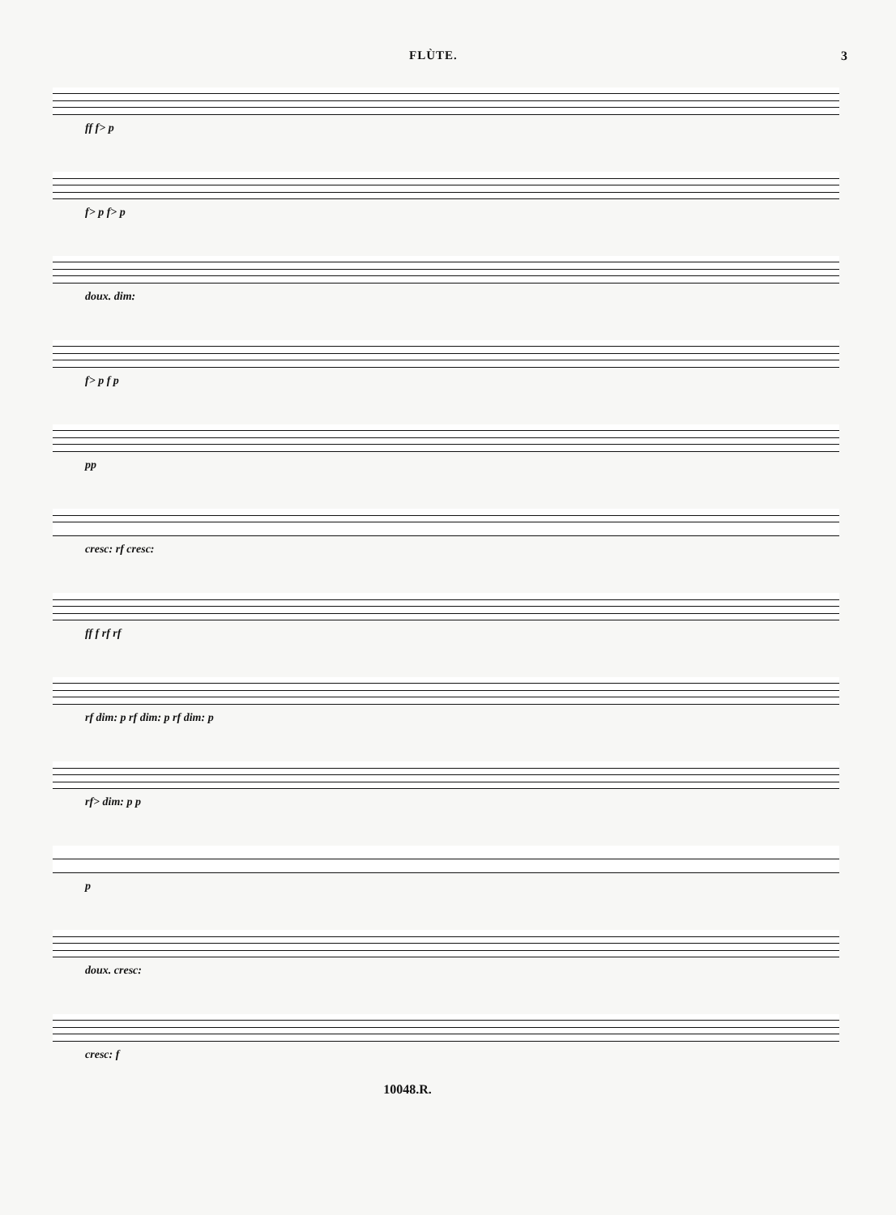FLÙTE. 3
ff f> p
f> p f> p
doux. dim:
f> p f p
pp
cresc: rf cresc:
ff f rf rf
rf dim: p rf dim: p rf dim: p
rf> dim: p p
p
doux. cresc:
cresc: f
10048.R.